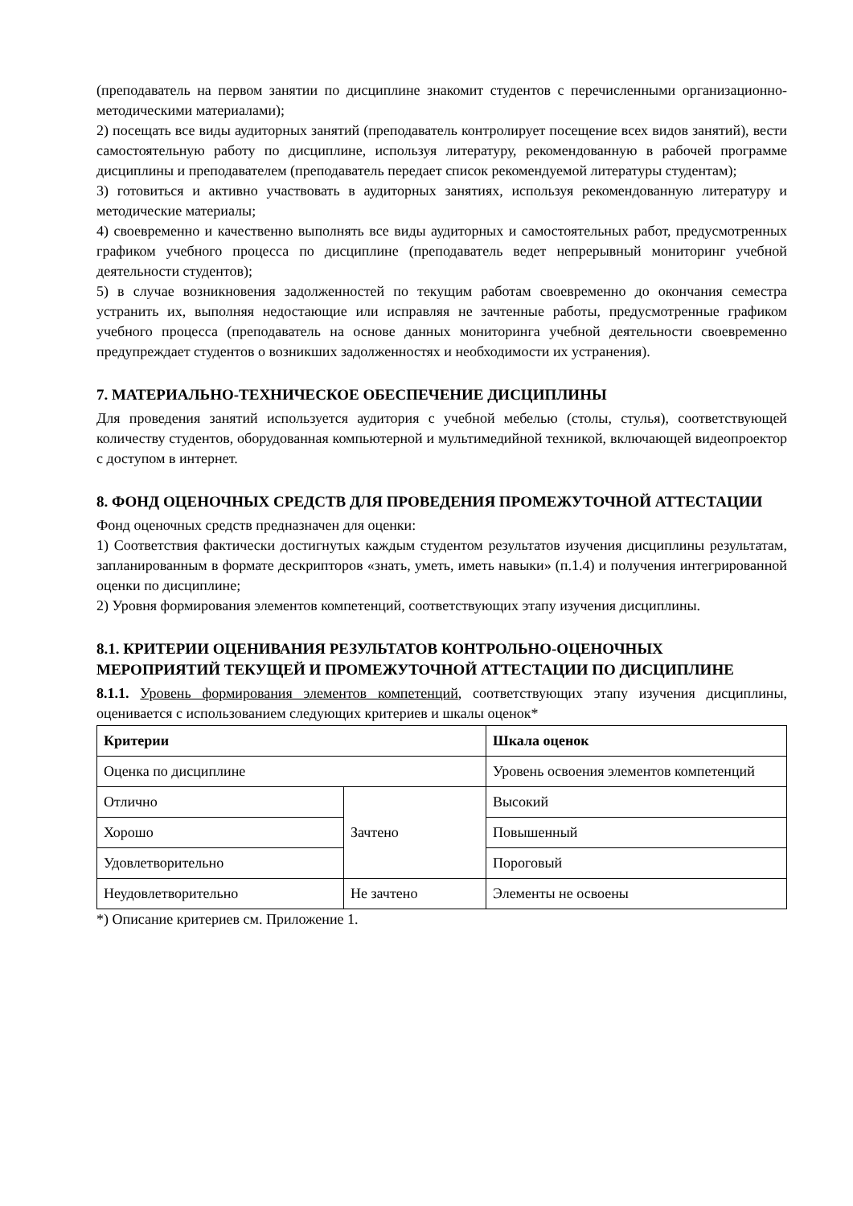(преподаватель на первом занятии по дисциплине знакомит студентов с перечисленными организационно-методическими материалами);
2) посещать все виды аудиторных занятий (преподаватель контролирует посещение всех видов занятий), вести самостоятельную работу по дисциплине, используя литературу, рекомендованную в рабочей программе дисциплины и преподавателем (преподаватель передает список рекомендуемой литературы студентам);
3) готовиться и активно участвовать в аудиторных занятиях, используя рекомендованную литературу и методические материалы;
4) своевременно и качественно выполнять все виды аудиторных и самостоятельных работ, предусмотренных графиком учебного процесса по дисциплине (преподаватель ведет непрерывный мониторинг учебной деятельности студентов);
5) в случае возникновения задолженностей по текущим работам своевременно до окончания семестра устранить их, выполняя недостающие или исправляя не зачтенные работы, предусмотренные графиком учебного процесса (преподаватель на основе данных мониторинга учебной деятельности своевременно предупреждает студентов о возникших задолженностях и необходимости их устранения).
7. МАТЕРИАЛЬНО-ТЕХНИЧЕСКОЕ ОБЕСПЕЧЕНИЕ ДИСЦИПЛИНЫ
Для проведения занятий используется аудитория с учебной мебелью (столы, стулья), соответствующей количеству студентов, оборудованная компьютерной и мультимедийной техникой, включающей видеопроектор с доступом в интернет.
8. ФОНД ОЦЕНОЧНЫХ СРЕДСТВ ДЛЯ ПРОВЕДЕНИЯ ПРОМЕЖУТОЧНОЙ АТТЕСТАЦИИ
Фонд оценочных средств предназначен для оценки:
1) Соответствия фактически достигнутых каждым студентом результатов изучения дисциплины результатам, запланированным в формате дескрипторов «знать, уметь, иметь навыки» (п.1.4) и получения интегрированной оценки по дисциплине;
2) Уровня формирования элементов компетенций, соответствующих этапу изучения дисциплины.
8.1. КРИТЕРИИ ОЦЕНИВАНИЯ РЕЗУЛЬТАТОВ КОНТРОЛЬНО-ОЦЕНОЧНЫХ МЕРОПРИЯТИЙ ТЕКУЩЕЙ И ПРОМЕЖУТОЧНОЙ АТТЕСТАЦИИ ПО ДИСЦИПЛИНЕ
8.1.1. Уровень формирования элементов компетенций, соответствующих этапу изучения дисциплины, оценивается с использованием следующих критериев и шкалы оценок*
| Критерии | | Шкала оценок |
| --- | --- | --- |
| Оценка по дисциплине | | Уровень освоения элементов компетенций |
| Отлично | Зачтено | Высокий |
| Хорошо | | Повышенный |
| Удовлетворительно | | Пороговый |
| Неудовлетворительно | Не зачтено | Элементы не освоены |
*) Описание критериев см. Приложение 1.